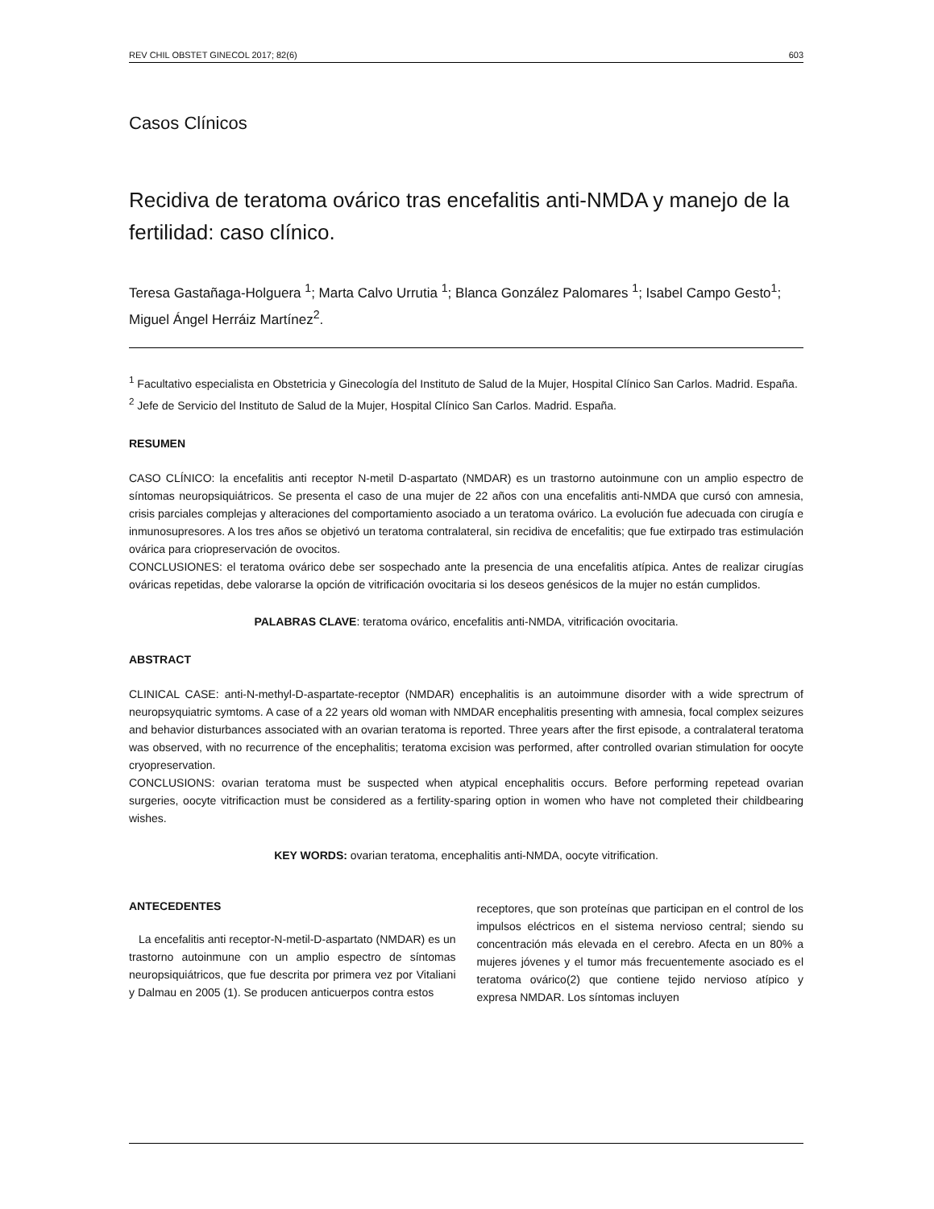REV CHIL OBSTET GINECOL 2017; 82(6) 603
Casos Clínicos
Recidiva de teratoma ovárico tras encefalitis anti-NMDA y manejo de la fertilidad: caso clínico.
Teresa Gastañaga-Holguera <sup>1</sup>; Marta Calvo Urrutia <sup>1</sup>; Blanca González Palomares <sup>1</sup>; Isabel Campo Gesto<sup>1</sup>; Miguel Ángel Herráiz Martínez<sup>2</sup>.
<sup>1</sup> Facultativo especialista en Obstetricia y Ginecología del Instituto de Salud de la Mujer, Hospital Clínico San Carlos. Madrid. España.
<sup>2</sup> Jefe de Servicio del Instituto de Salud de la Mujer, Hospital Clínico San Carlos. Madrid. España.
RESUMEN
CASO CLÍNICO: la encefalitis anti receptor N-metil D-aspartato (NMDAR) es un trastorno autoinmune con un amplio espectro de síntomas neuropsiquiátricos. Se presenta el caso de una mujer de 22 años con una encefalitis anti-NMDA que cursó con amnesia, crisis parciales complejas y alteraciones del comportamiento asociado a un teratoma ovárico. La evolución fue adecuada con cirugía e inmunosupresores. A los tres años se objetivó un teratoma contralateral, sin recidiva de encefalitis; que fue extirpado tras estimulación ovárica para criopreservación de ovocitos.
CONCLUSIONES: el teratoma ovárico debe ser sospechado ante la presencia de una encefalitis atípica. Antes de realizar cirugías ováricas repetidas, debe valorarse la opción de vitrificación ovocitaria si los deseos genésicos de la mujer no están cumplidos.
PALABRAS CLAVE: teratoma ovárico, encefalitis anti-NMDA, vitrificación ovocitaria.
ABSTRACT
CLINICAL CASE: anti-N-methyl-D-aspartate-receptor (NMDAR) encephalitis is an autoimmune disorder with a wide sprectrum of neuropsyquiatric symtoms. A case of a 22 years old woman with NMDAR encephalitis presenting with amnesia, focal complex seizures and behavior disturbances associated with an ovarian teratoma is reported. Three years after the first episode, a contralateral teratoma was observed, with no recurrence of the encephalitis; teratoma excision was performed, after controlled ovarian stimulation for oocyte cryopreservation.
CONCLUSIONS: ovarian teratoma must be suspected when atypical encephalitis occurs. Before performing repetead ovarian surgeries, oocyte vitrificaction must be considered as a fertility-sparing option in women who have not completed their childbearing wishes.
KEY WORDS: ovarian teratoma, encephalitis anti-NMDA, oocyte vitrification.
ANTECEDENTES
La encefalitis anti receptor-N-metil-D-aspartato (NMDAR) es un trastorno autoinmune con un amplio espectro de síntomas neuropsiquiátricos, que fue descrita por primera vez por Vitaliani y Dalmau en 2005 (1). Se producen anticuerpos contra estos
receptores, que son proteínas que participan en el control de los impulsos eléctricos en el sistema nervioso central; siendo su concentración más elevada en el cerebro. Afecta en un 80% a mujeres jóvenes y el tumor más frecuentemente asociado es el teratoma ovárico(2) que contiene tejido nervioso atípico y expresa NMDAR. Los síntomas incluyen